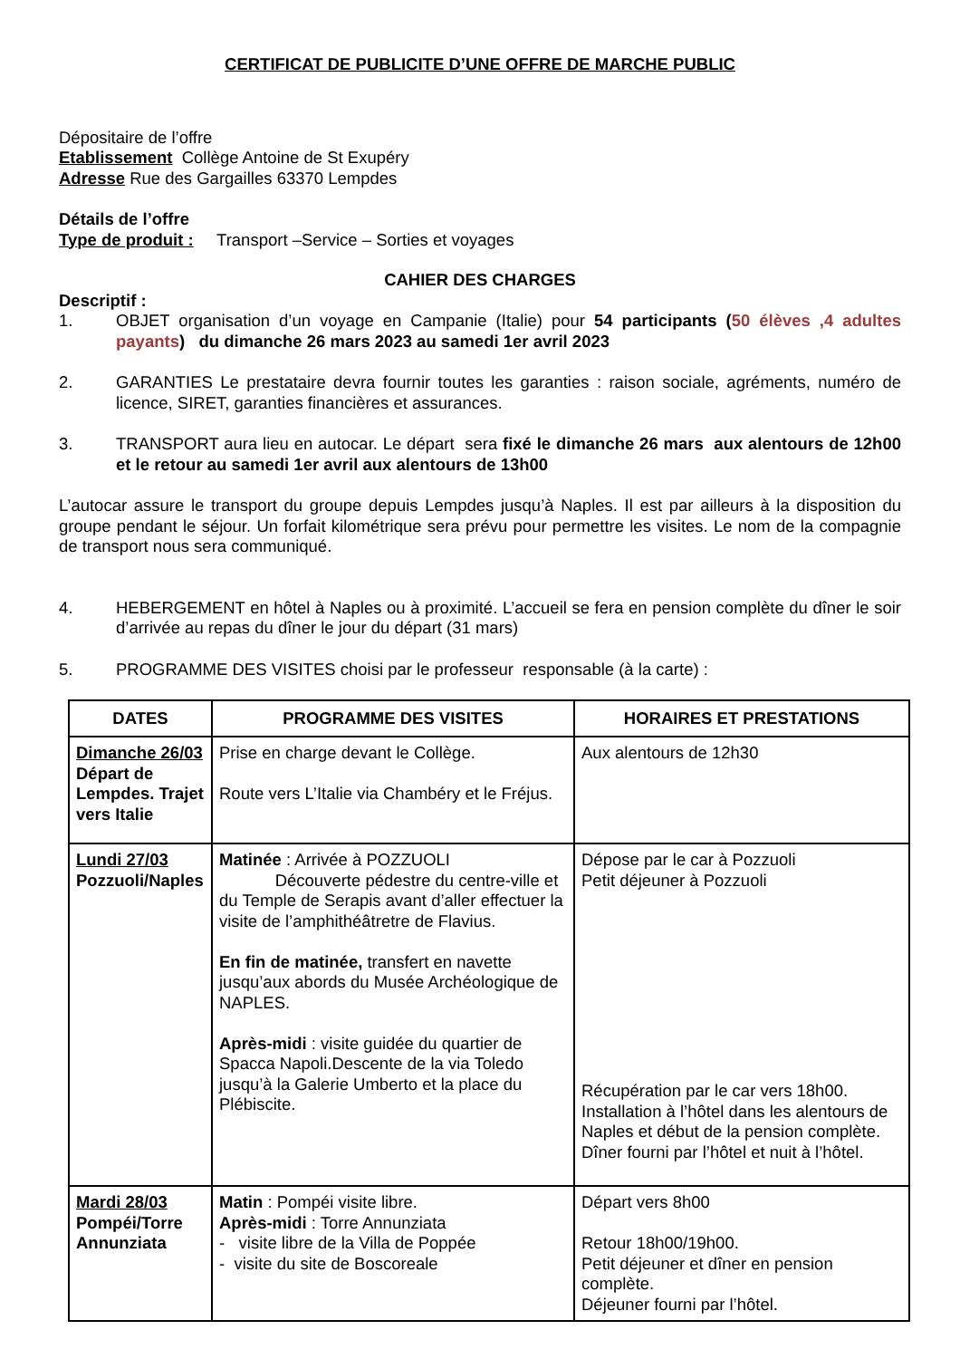CERTIFICAT DE PUBLICITE D’UNE OFFRE DE MARCHE PUBLIC
Dépositaire de l’offre
Etablissement Collège Antoine de St Exupéry
Adresse Rue des Gargailles 63370 Lempdes
Détails de l’offre
Type de produit : Transport –Service – Sorties et voyages
CAHIER DES CHARGES
Descriptif :
1. OBJET organisation d’un voyage en Campanie (Italie) pour 54 participants (50 élèves ,4 adultes payants) du dimanche 26 mars 2023 au samedi 1er avril 2023
2. GARANTIES Le prestataire devra fournir toutes les garanties : raison sociale, agréments, numéro de licence, SIRET, garanties financières et assurances.
3. TRANSPORT aura lieu en autocar. Le départ sera fixé le dimanche 26 mars aux alentours de 12h00 et le retour au samedi 1er avril aux alentours de 13h00
L’autocar assure le transport du groupe depuis Lempdes jusqu’à Naples. Il est par ailleurs à la disposition du groupe pendant le séjour. Un forfait kilométrique sera prévu pour permettre les visites. Le nom de la compagnie de transport nous sera communiqué.
4. HEBERGEMENT en hôtel à Naples ou à proximité. L’accueil se fera en pension complète du dîner le soir d’arrivée au repas du dîner le jour du départ (31 mars)
5. PROGRAMME DES VISITES choisi par le professeur responsable (à la carte) :
| DATES | PROGRAMME DES VISITES | HORAIRES ET PRESTATIONS |
| --- | --- | --- |
| Dimanche 26/03 Départ de Lempdes. Trajet vers Italie | Prise en charge devant le Collège. Route vers L’Italie via Chambéry et le Fréjus. | Aux alentours de 12h30 |
| Lundi 27/03 Pozzuoli/Naples | Matinée : Arrivée à POZZUOLI Découverte pédestre du centre-ville et du Temple de Serapis avant d’aller effectuer la visite de l’amphithéâtretre de Flavius. En fin de matinée, transfert en navette jusqu’aux abords du Musée Archéologique de NAPLES. Après-midi : visite guidée du quartier de Spacca Napoli.Descente de la via Toledo jusqu’à la Galerie Umberto et la place du Plébiscite. | Dépose par le car à Pozzuoli Petit déjeuner à Pozzuoli Récupération par le car vers 18h00. Installation à l’hôtel dans les alentours de Naples et début de la pension complète. Dîner fourni par l’hôtel et nuit à l’hôtel. |
| Mardi 28/03 Pompéi/Torre Annunziata | Matin : Pompéi visite libre. Après-midi : Torre Annunziata - visite libre de la Villa de Poppée - visite du site de Boscoreale | Départ vers 8h00 Retour 18h00/19h00. Petit déjeuner et dîner en pension complète. Déjeuner fourni par l’hôtel. |